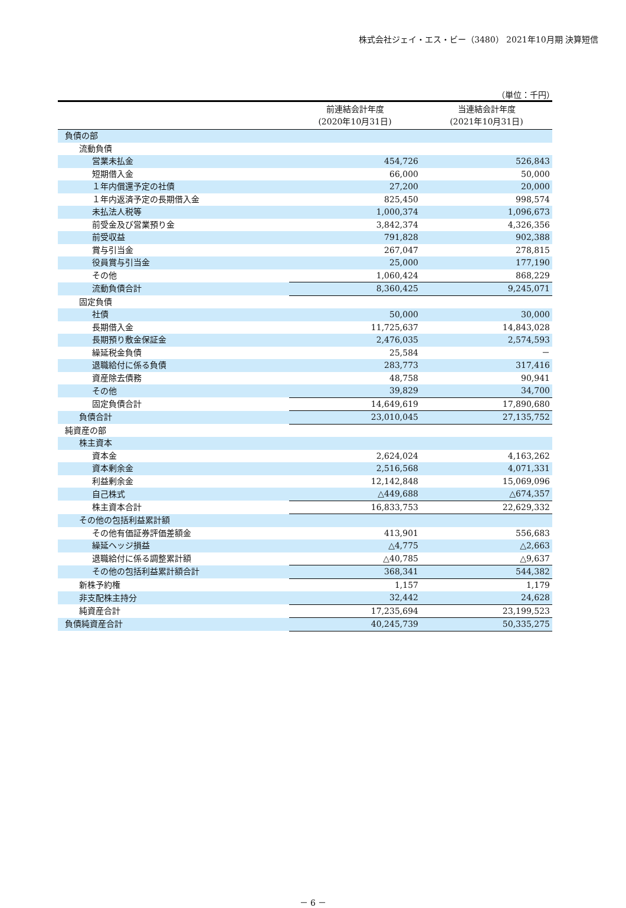株式会社ジェイ・エス・ビー（3480） 2021年10月期 決算短信
（単位：千円）
| | 前連結会計年度 (2020年10月31日) | 当連結会計年度 (2021年10月31日) |
| --- | --- | --- |
| 負債の部 | | |
| 流動負債 | | |
| 営業未払金 | 454,726 | 526,843 |
| 短期借入金 | 66,000 | 50,000 |
| １年内償還予定の社債 | 27,200 | 20,000 |
| １年内返済予定の長期借入金 | 825,450 | 998,574 |
| 未払法人税等 | 1,000,374 | 1,096,673 |
| 前受金及び営業預り金 | 3,842,374 | 4,326,356 |
| 前受収益 | 791,828 | 902,388 |
| 賞与引当金 | 267,047 | 278,815 |
| 役員賞与引当金 | 25,000 | 177,190 |
| その他 | 1,060,424 | 868,229 |
| 流動負債合計 | 8,360,425 | 9,245,071 |
| 固定負債 | | |
| 社債 | 50,000 | 30,000 |
| 長期借入金 | 11,725,637 | 14,843,028 |
| 長期預り敷金保証金 | 2,476,035 | 2,574,593 |
| 繰延税金負債 | 25,584 | － |
| 退職給付に係る負債 | 283,773 | 317,416 |
| 資産除去債務 | 48,758 | 90,941 |
| その他 | 39,829 | 34,700 |
| 固定負債合計 | 14,649,619 | 17,890,680 |
| 負債合計 | 23,010,045 | 27,135,752 |
| 純資産の部 | | |
| 株主資本 | | |
| 資本金 | 2,624,024 | 4,163,262 |
| 資本剰余金 | 2,516,568 | 4,071,331 |
| 利益剰余金 | 12,142,848 | 15,069,096 |
| 自己株式 | △449,688 | △674,357 |
| 株主資本合計 | 16,833,753 | 22,629,332 |
| その他の包括利益累計額 | | |
| その他有価証券評価差額金 | 413,901 | 556,683 |
| 繰延ヘッジ損益 | △4,775 | △2,663 |
| 退職給付に係る調整累計額 | △40,785 | △9,637 |
| その他の包括利益累計額合計 | 368,341 | 544,382 |
| 新株予約権 | 1,157 | 1,179 |
| 非支配株主持分 | 32,442 | 24,628 |
| 純資産合計 | 17,235,694 | 23,199,523 |
| 負債純資産合計 | 40,245,739 | 50,335,275 |
－ 6 －